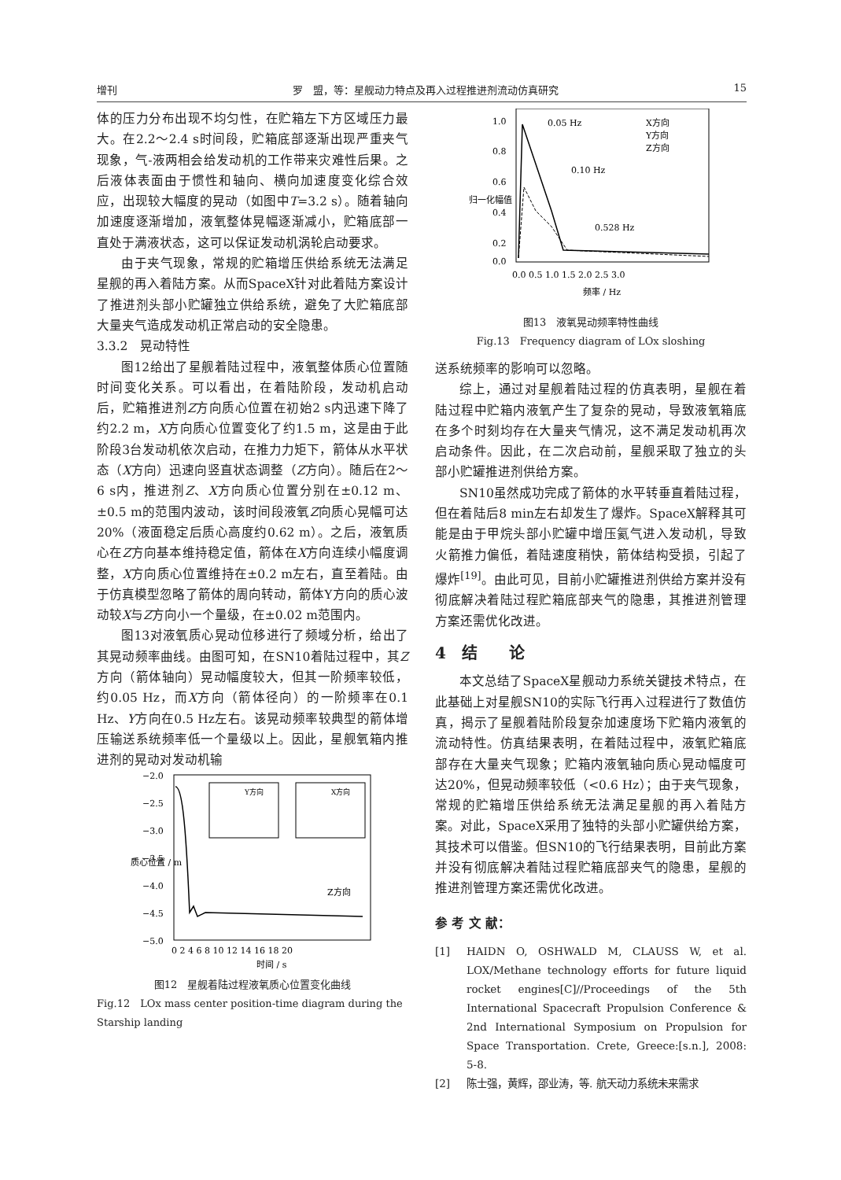增刊 罗　盟，等：星舰动力特点及再入过程推进剂流动仿真研究 15
体的压力分布出现不均匀性，在贮箱左下方区域压力最大。在2.2～2.4 s时间段，贮箱底部逐渐出现严重夹气现象，气-液两相会给发动机的工作带来灾难性后果。之后液体表面由于惯性和轴向、横向加速度变化综合效应，出现较大幅度的晃动（如图中T=3.2 s）。随着轴向加速度逐渐增加，液氧整体晃幅逐渐减小，贮箱底部一直处于满液状态，这可以保证发动机涡轮启动要求。
由于夹气现象，常规的贮箱增压供给系统无法满足星舰的再入着陆方案。从而SpaceX针对此着陆方案设计了推进剂头部小贮罐独立供给系统，避免了大贮箱底部大量夹气造成发动机正常启动的安全隐患。
3.3.2　晃动特性
图12给出了星舰着陆过程中，液氧整体质心位置随时间变化关系。可以看出，在着陆阶段，发动机启动后，贮箱推进剂Z方向质心位置在初始2 s内迅速下降了约2.2 m，X方向质心位置变化了约1.5 m，这是由于此阶段3台发动机依次启动，在推力力矩下，箭体从水平状态（X方向）迅速向竖直状态调整（Z方向）。随后在2～6 s内，推进剂Z、X方向质心位置分别在±0.12 m、±0.5 m的范围内波动，该时间段液氧Z向质心晃幅可达20%（液面稳定后质心高度约0.62 m）。之后，液氧质心在Z方向基本维持稳定值，箭体在X方向连续小幅度调整，X方向质心位置维持在±0.2 m左右，直至着陆。由于仿真模型忽略了箭体的周向转动，箭体Y方向的质心波动较X与Z方向小一个量级，在±0.02 m范围内。
图13对液氧质心晃动位移进行了频域分析，给出了其晃动频率曲线。由图可知，在SN10着陆过程中，其Z方向（箭体轴向）晃动幅度较大，但其一阶频率较低，约0.05 Hz，而X方向（箭体径向）的一阶频率在0.1 Hz、Y方向在0.5 Hz左右。该晃动频率较典型的箭体增压输送系统频率低一个量级以上。因此，星舰氧箱内推进剂的晃动对发动机输
−2.0
−2.5
−3.0
−3.5
−4.0
−4.5
−5.0
Z方向
0 2 4 6 8 10 12 14 16 18 20
时间 / s
质心位置 / m
Y方向
X方向
图12　星舰着陆过程液氧质心位置变化曲线
Fig.12　LOx mass center position-time diagram during the Starship landing
1.0
0.8
0.6
0.4
0.2
0.0
0.05 Hz
0.10 Hz
0.528 Hz
X方向
Y方向
Z方向
0.0 0.5 1.0 1.5 2.0 2.5 3.0
频率 / Hz
归一化幅值
图13　液氧晃动频率特性曲线
Fig.13　Frequency diagram of LOx sloshing
送系统频率的影响可以忽略。
综上，通过对星舰着陆过程的仿真表明，星舰在着陆过程中贮箱内液氧产生了复杂的晃动，导致液氧箱底在多个时刻均存在大量夹气情况，这不满足发动机再次启动条件。因此，在二次启动前，星舰采取了独立的头部小贮罐推进剂供给方案。
SN10虽然成功完成了箭体的水平转垂直着陆过程，但在着陆后8 min左右却发生了爆炸。SpaceX解释其可能是由于甲烷头部小贮罐中增压氦气进入发动机，导致火箭推力偏低，着陆速度稍快，箭体结构受损，引起了爆炸<sup>[19]</sup>。由此可见，目前小贮罐推进剂供给方案并没有彻底解决着陆过程贮箱底部夹气的隐患，其推进剂管理方案还需优化改进。
4　结　　论
本文总结了SpaceX星舰动力系统关键技术特点，在此基础上对星舰SN10的实际飞行再入过程进行了数值仿真，揭示了星舰着陆阶段复杂加速度场下贮箱内液氧的流动特性。仿真结果表明，在着陆过程中，液氧贮箱底部存在大量夹气现象；贮箱内液氧轴向质心晃动幅度可达20%，但晃动频率较低（<0.6 Hz）；由于夹气现象，常规的贮箱增压供给系统无法满足星舰的再入着陆方案。对此，SpaceX采用了独特的头部小贮罐供给方案，其技术可以借鉴。但SN10的飞行结果表明，目前此方案并没有彻底解决着陆过程贮箱底部夹气的隐患，星舰的推进剂管理方案还需优化改进。
参 考 文 献：
[1] HAIDN O, OSHWALD M, CLAUSS W, et al. LOX/Methane technology efforts for future liquid rocket engines[C]//Proceedings of the 5th International Spacecraft Propulsion Conference & 2nd International Symposium on Propulsion for Space Transportation. Crete, Greece:[s.n.], 2008: 5-8.
[2] 陈士强，黄辉，邵业涛，等. 航天动力系统未来需求